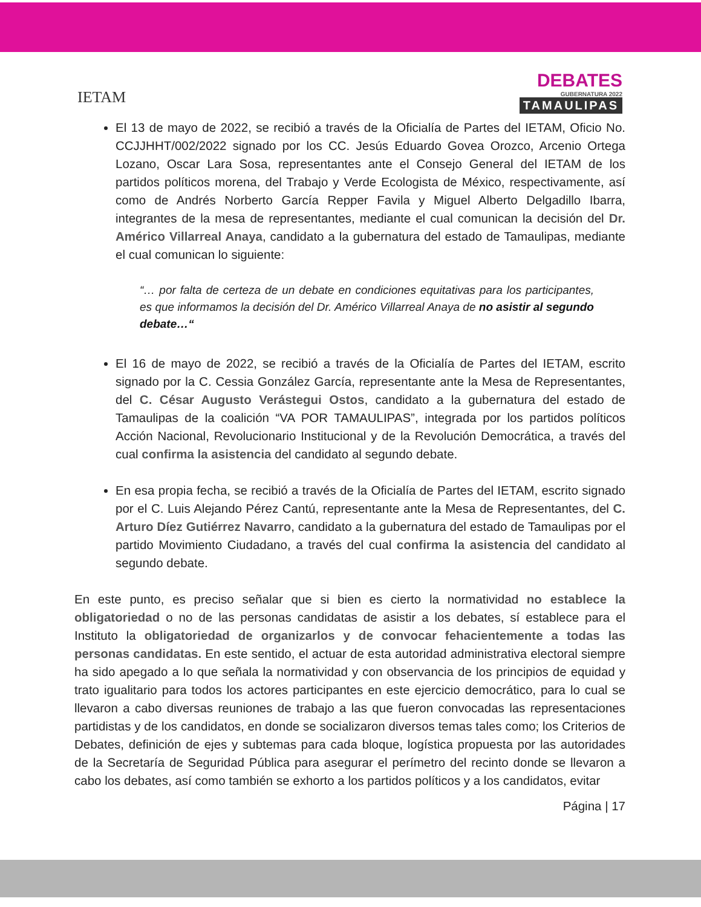IETAM
DEBATES
GUBERNATURA 2022
TAMAULIPAS
El 13 de mayo de 2022, se recibió a través de la Oficialía de Partes del IETAM, Oficio No. CCJJHHT/002/2022 signado por los CC. Jesús Eduardo Govea Orozco, Arcenio Ortega Lozano, Oscar Lara Sosa, representantes ante el Consejo General del IETAM de los partidos políticos morena, del Trabajo y Verde Ecologista de México, respectivamente, así como de Andrés Norberto García Repper Favila y Miguel Alberto Delgadillo Ibarra, integrantes de la mesa de representantes, mediante el cual comunican la decisión del Dr. Américo Villarreal Anaya, candidato a la gubernatura del estado de Tamaulipas, mediante el cual comunican lo siguiente:
“… por falta de certeza de un debate en condiciones equitativas para los participantes, es que informamos la decisión del Dr. Américo Villarreal Anaya de no asistir al segundo debate…“
El 16 de mayo de 2022, se recibió a través de la Oficialía de Partes del IETAM, escrito signado por la C. Cessia González García, representante ante la Mesa de Representantes, del C. César Augusto Verástegui Ostos, candidato a la gubernatura del estado de Tamaulipas de la coalición “VA POR TAMAULIPAS”, integrada por los partidos políticos Acción Nacional, Revolucionario Institucional y de la Revolución Democrática, a través del cual confirma la asistencia del candidato al segundo debate.
En esa propia fecha, se recibió a través de la Oficialía de Partes del IETAM, escrito signado por el C. Luis Alejando Pérez Cantú, representante ante la Mesa de Representantes, del C. Arturo Díez Gutiérrez Navarro, candidato a la gubernatura del estado de Tamaulipas por el partido Movimiento Ciudadano, a través del cual confirma la asistencia del candidato al segundo debate.
En este punto, es preciso señalar que si bien es cierto la normatividad no establece la obligatoriedad o no de las personas candidatas de asistir a los debates, sí establece para el Instituto la obligatoriedad de organizarlos y de convocar fehacientemente a todas las personas candidatas. En este sentido, el actuar de esta autoridad administrativa electoral siempre ha sido apegado a lo que señala la normatividad y con observancia de los principios de equidad y trato igualitario para todos los actores participantes en este ejercicio democrático, para lo cual se llevaron a cabo diversas reuniones de trabajo a las que fueron convocadas las representaciones partidistas y de los candidatos, en donde se socializaron diversos temas tales como; los Criterios de Debates, definición de ejes y subtemas para cada bloque, logística propuesta por las autoridades de la Secretaría de Seguridad Pública para asegurar el perímetro del recinto donde se llevaron a cabo los debates, así como también se exhorto a los partidos políticos y a los candidatos, evitar
Página | 17